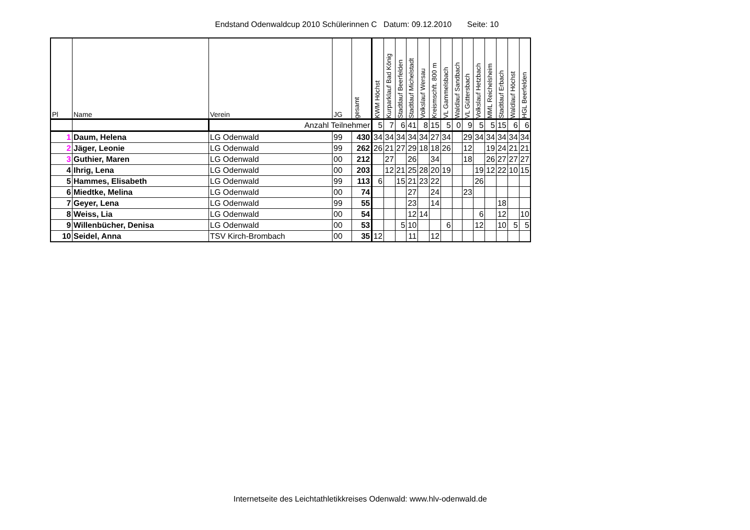Endstand Odenwaldcup 2010 Schülerinnen C Datum: 09.12.2010 Seite: 10
| Pl | Name | Verein | JG | gesamt | KWM Höchst | Kurparklauf Bad König | Stadtlauf Beerfelden | Stadtlauf Michelstadt | Volkslauf Wersau | Kreismschft. 800 m | VL Gammelsbach | Waldlauf Sandbach | VL Güttersbach | Volkslauf Hetzbach | MML Reichelsheim | Stadtlauf Erbach | Waldlauf Höchst | HGL Beerfelden |
| --- | --- | --- | --- | --- | --- | --- | --- | --- | --- | --- | --- | --- | --- | --- | --- | --- | --- | --- |
| | | Anzahl Teilnehmer | | | 5 | 7 | 6 | 41 | 8 | 15 | 5 | 0 | 9 | 5 | 5 | 15 | 6 | 6 |
| 1 | Daum, Helena | LG Odenwald | 99 | 430 | 34 | 34 | 34 | 34 | 34 | 27 | 34 | | 29 | 34 | 34 | 34 | 34 | 34 |
| 2 | Jäger, Leonie | LG Odenwald | 99 | 262 | 26 | 21 | 27 | 29 | 18 | 18 | 26 | | 12 | | 19 | 24 | 21 | 21 |
| 3 | Guthier, Maren | LG Odenwald | 00 | 212 | | 27 | | 26 | | 34 | | | 18 | | 26 | 27 | 27 | 27 |
| 4 | Ihrig, Lena | LG Odenwald | 00 | 203 | | 12 | 21 | 25 | 28 | 20 | 19 | | | 19 | 12 | 22 | 10 | 15 |
| 5 | Hammes, Elisabeth | LG Odenwald | 99 | 113 | 6 | | 15 | 21 | 23 | 22 | | | | 26 | | | | |
| 6 | Miedtke, Melina | LG Odenwald | 00 | 74 | | | | 27 | | 24 | | | 23 | | | | | |
| 7 | Geyer, Lena | LG Odenwald | 99 | 55 | | | | 23 | | 14 | | | | | | 18 | | |
| 8 | Weiss, Lia | LG Odenwald | 00 | 54 | | | | 12 | 14 | | | | | 6 | | 12 | | 10 |
| 9 | Willenbücher, Denisa | LG Odenwald | 00 | 53 | | | 5 | 10 | | | 6 | | | 12 | | 10 | 5 | 5 |
| 10 | Seidel, Anna | TSV Kirch-Brombach | 00 | 35 | 12 | | | 11 | | 12 | | | | | | | | |
Internetseite des Leichtathletikkreises Odenwald: www.hlv-odenwald.de